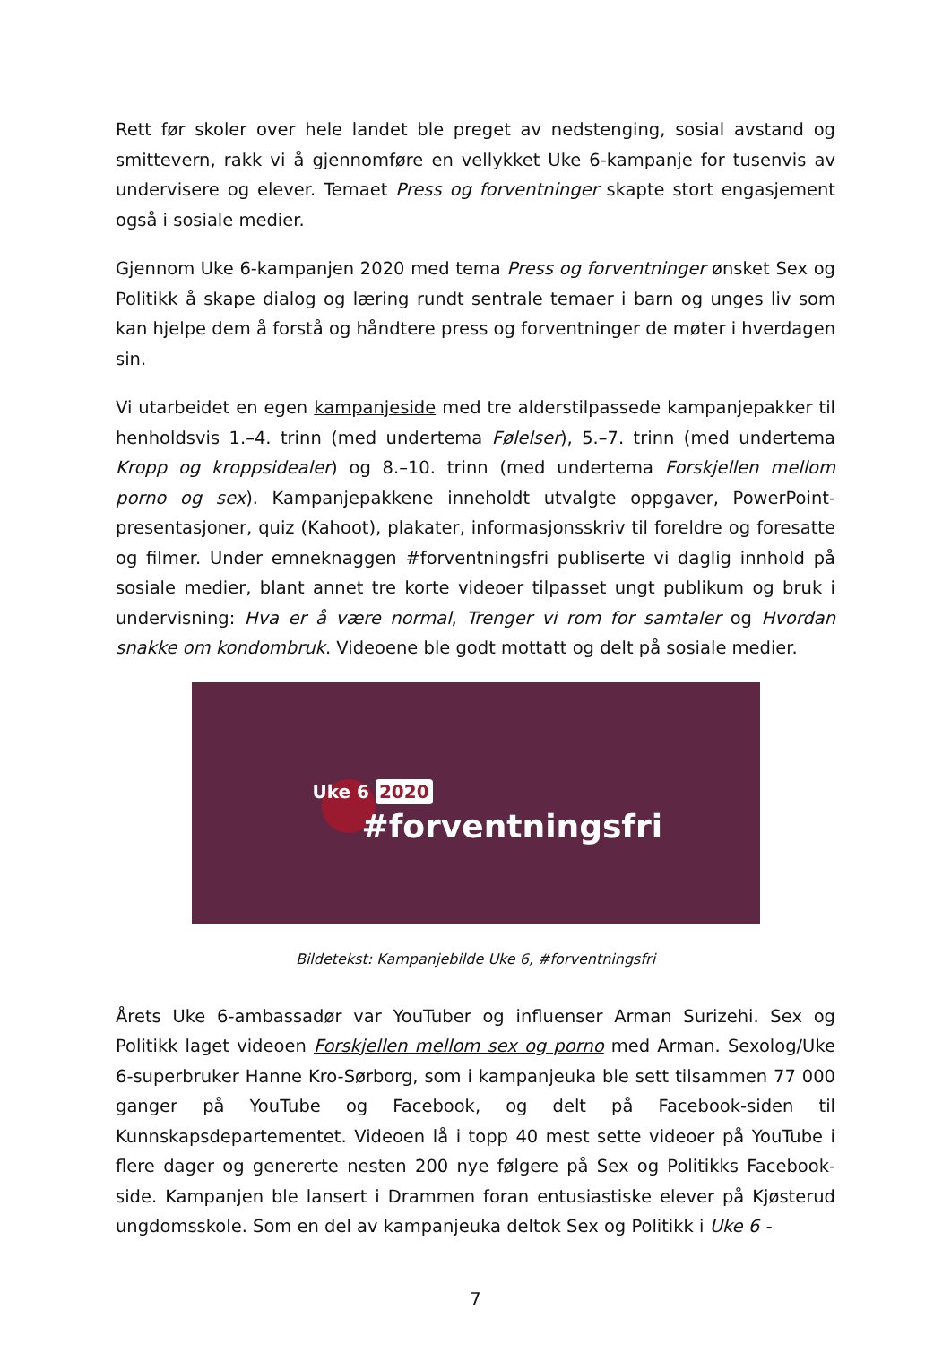Rett før skoler over hele landet ble preget av nedstenging, sosial avstand og smittevern, rakk vi å gjennomføre en vellykket Uke 6-kampanje for tusenvis av undervisere og elever. Temaet Press og forventninger skapte stort engasjement også i sosiale medier.
Gjennom Uke 6-kampanjen 2020 med tema Press og forventninger ønsket Sex og Politikk å skape dialog og læring rundt sentrale temaer i barn og unges liv som kan hjelpe dem å forstå og håndtere press og forventninger de møter i hverdagen sin.
Vi utarbeidet en egen kampanjeside med tre alderstilpassede kampanjepakker til henholdsvis 1.–4. trinn (med undertema Følelser), 5.–7. trinn (med undertema Kropp og kroppsidealer) og 8.–10. trinn (med undertema Forskjellen mellom porno og sex). Kampanjepakkene inneholdt utvalgte oppgaver, PowerPoint-presentasjoner, quiz (Kahoot), plakater, informasjonsskriv til foreldre og foresatte og filmer. Under emneknaggen #forventningsfri publiserte vi daglig innhold på sosiale medier, blant annet tre korte videoer tilpasset ungt publikum og bruk i undervisning: Hva er å være normal, Trenger vi rom for samtaler og Hvordan snakke om kondombruk. Videoene ble godt mottatt og delt på sosiale medier.
Uke 6 2020
#forventningsfri
Bildetekst: Kampanjebilde Uke 6, #forventningsfri
Årets Uke 6-ambassadør var YouTuber og influenser Arman Surizehi. Sex og Politikk laget videoen Forskjellen mellom sex og porno med Arman. Sexolog/Uke 6-superbruker Hanne Kro-Sørborg, som i kampanjeuka ble sett tilsammen 77 000 ganger på YouTube og Facebook, og delt på Facebook-siden til Kunnskapsdepartementet. Videoen lå i topp 40 mest sette videoer på YouTube i flere dager og genererte nesten 200 nye følgere på Sex og Politikks Facebook-side. Kampanjen ble lansert i Drammen foran entusiastiske elever på Kjøsterud ungdomsskole. Som en del av kampanjeuka deltok Sex og Politikk i Uke 6 -
7